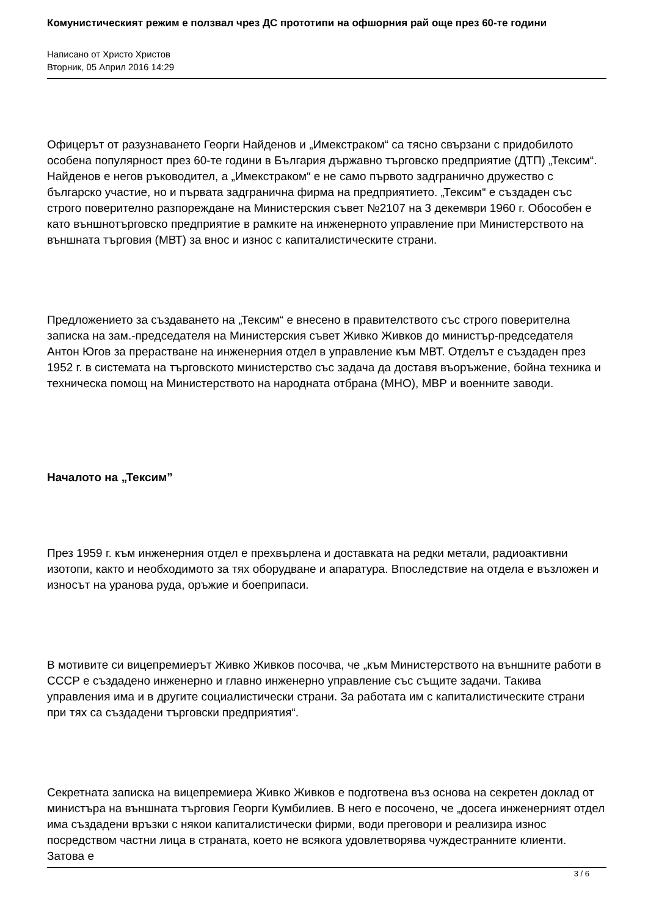Комунистическият режим е ползвал чрез ДС прототипи на офшорния рай още през 60-те години
Написано от Христо Христов
Вторник, 05 Април 2016 14:29
Офицерът от разузнаването Георги Найденов и „Имекстраком“ са тясно свързани с придобилото особена популярност през 60-те години в България държавно търговско предприятие (ДТП) „Тексим“. Найденов е негов ръководител, а „Имекстраком“ е не само първото задгранично дружество с българско участие, но и първата задгранична фирма на предприятието. „Тексим“ е създаден със строго поверително разпореждане на Министерския съвет №2107 на 3 декември 1960 г. Обособен е като външнотърговско предприятие в рамките на инженерното управление при Министерството на външната търговия (МВТ) за внос и износ с капиталистическите страни.
Предложението за създаването на „Тексим“ е внесено в правителството със строго поверителна записка на зам.-председателя на Министерския съвет Живко Живков до министър-председателя Антон Югов за прерастване на инженерния отдел в управление към МВТ. Отделът е създаден през 1952 г. в системата на търговското министерство със задача да доставя въоръжение, бойна техника и техническа помощ на Министерството на народната отбрана (МНО), МВР и военните заводи.
Началото на „Тексим”
През 1959 г. към инженерния отдел е прехвърлена и доставката на редки метали, радиоактивни изотопи, както и необходимото за тях оборудване и апаратура. Впоследствие на отдела е възложен и износът на уранова руда, оръжие и боеприпаси.
В мотивите си вицепремиерът Живко Живков посочва, че „към Министерството на външните работи в СССР е създадено инженерно и главно инженерно управление със същите задачи. Такива управления има и в другите социалистически страни. За работата им с капиталистическите страни при тях са създадени търговски предприятия“.
Секретната записка на вицепремиера Живко Живков е подготвена въз основа на секретен доклад от министъра на външната търговия Георги Кумбилиев. В него е посочено, че „досега инженерният отдел има създадени връзки с някои капиталистически фирми, води преговори и реализира износ посредством частни лица в страната, което не всякога удовлетворява чуждестранните клиенти. Затова е
3 / 6